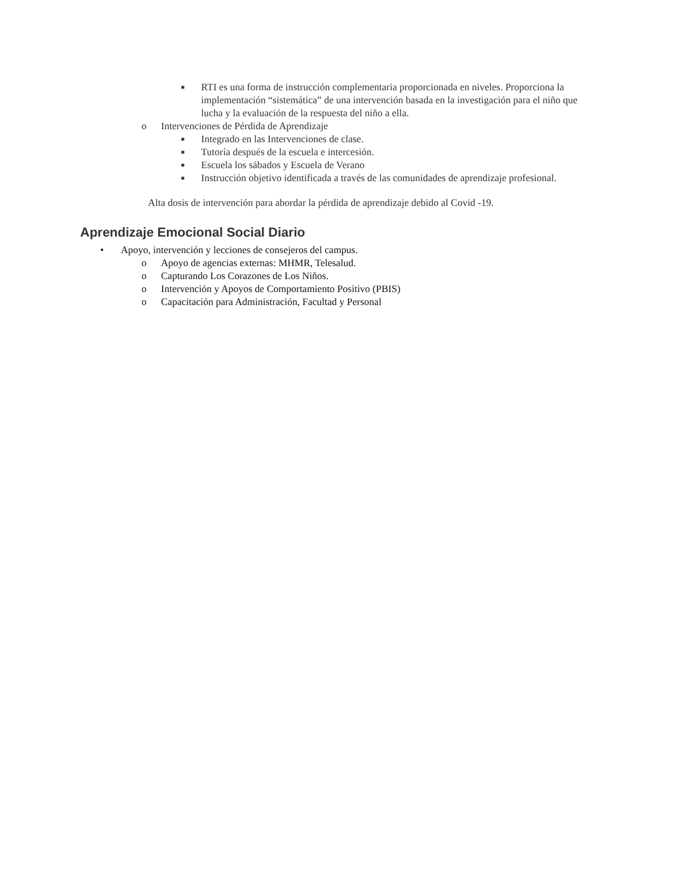■ RTI es una forma de instrucción complementaria proporcionada en niveles. Proporciona la implementación “sistemática” de una intervención basada en la investigación para el niño que lucha y la evaluación de la respuesta del niño a ella.
o Intervenciones de Pérdida de Aprendizaje
■ Integrado en las Intervenciones de clase.
■ Tutoría después de la escuela e intercesión.
■ Escuela los sábados y Escuela de Verano
■ Instrucción objetivo identificada a través de las comunidades de aprendizaje profesional.
Alta dosis de intervención para abordar la pérdida de aprendizaje debido al Covid -19.
Aprendizaje Emocional Social Diario
• Apoyo, intervención y lecciones de consejeros del campus.
o Apoyo de agencias externas: MHMR, Telesalud.
o Capturando Los Corazones de Los Niños.
o Intervención y Apoyos de Comportamiento Positivo (PBIS)
o Capacitación para Administración, Facultad y Personal